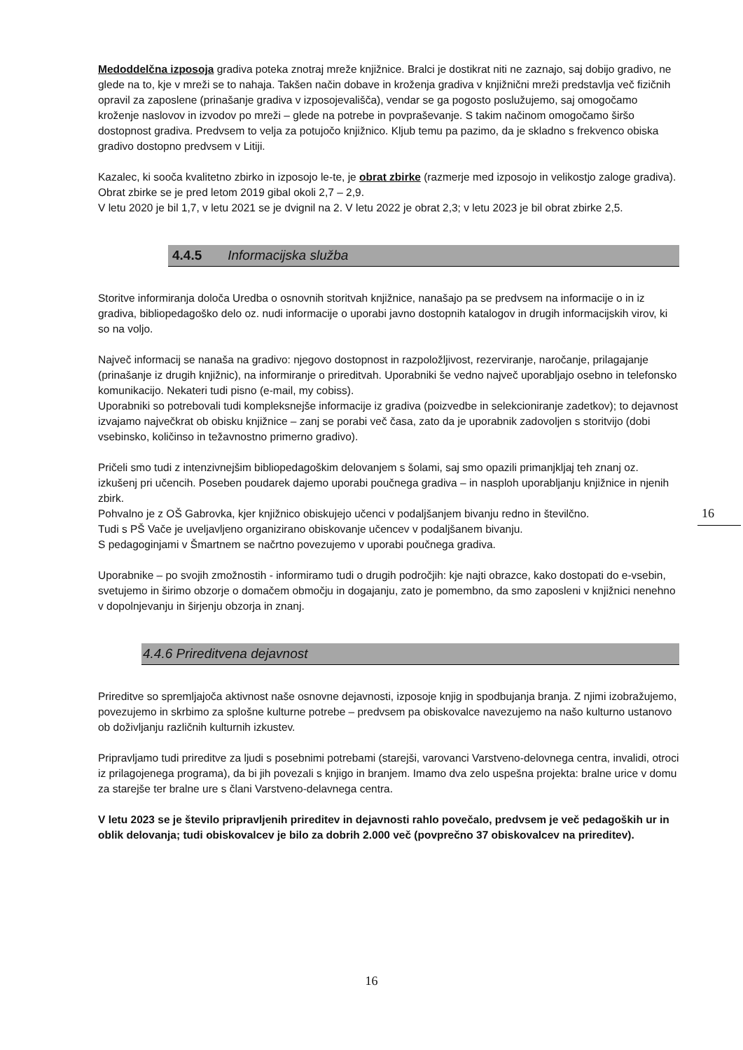Medoddelčna izposoja gradiva poteka znotraj mreže knjižnice. Bralci je dostikrat niti ne zaznajo, saj dobijo gradivo, ne glede na to, kje v mreži se to nahaja. Takšen način dobave in kroženja gradiva v knjižnični mreži predstavlja več fizičnih opravil za zaposlene (prinašanje gradiva v izposojevališča), vendar se ga pogosto poslužujemo, saj omogočamo kroženje naslovov in izvodov po mreži – glede na potrebe in povpraševanje. S takim načinom omogočamo širšo dostopnost gradiva. Predvsem to velja za potujočo knjižnico. Kljub temu pa pazimo, da je skladno s frekvenco obiska gradivo dostopno predvsem v Litiji.
Kazalec, ki sooča kvalitetno zbirko in izposojo le-te, je obrat zbirke (razmerje med izposojo in velikostjo zaloge gradiva). Obrat zbirke se je pred letom 2019 gibal okoli 2,7 – 2,9.
V letu 2020 je bil 1,7, v letu 2021 se je dvignil na 2. V letu 2022 je obrat 2,3; v letu 2023 je bil obrat zbirke 2,5.
4.4.5 Informacijska služba
Storitve informiranja določa Uredba o osnovnih storitvah knjižnice, nanašajo pa se predvsem na informacije o in iz gradiva, bibliopedagoško delo oz. nudi informacije o uporabi javno dostopnih katalogov in drugih informacijskih virov, ki so na voljo.
Največ informacij se nanaša na gradivo: njegovo dostopnost in razpoložljivost, rezerviranje, naročanje, prilagajanje (prinašanje iz drugih knjižnic), na informiranje o prireditvah. Uporabniki še vedno največ uporabljajo osebno in telefonsko komunikacijo. Nekateri tudi pisno (e-mail, my cobiss).
Uporabniki so potrebovali tudi kompleksnejše informacije iz gradiva (poizvedbe in selekcioniranje zadetkov); to dejavnost izvajamo največkrat ob obisku knjižnice – zanj se porabi več časa, zato da je uporabnik zadovoljen s storitvijo (dobi vsebinsko, količinso in težavnostno primerno gradivo).
Pričeli smo tudi z intenzivnejšim bibliopedagoškim delovanjem s šolami, saj smo opazili primanjkljaj teh znanj oz. izkušenj pri učencih. Poseben poudarek dajemo uporabi poučnega gradiva – in nasploh uporabljanju knjižnice in njenih zbirk.
Pohvalno je z OŠ Gabrovka, kjer knjižnico obiskujejo učenci v podaljšanjem bivanju redno in številčno.
Tudi s PŠ Vače je uveljavljeno organizirano obiskovanje učencev v podaljšanem bivanju.
S pedagoginjami v Šmartnem se načrtno povezujemo v uporabi poučnega gradiva.
Uporabnike – po svojih zmožnostih - informiramo tudi o drugih področjih: kje najti obrazce, kako dostopati do e-vsebin, svetujemo in širimo obzorje o domačem območju in dogajanju, zato je pomembno, da smo zaposleni v knjižnici nenehno v dopolnjevanju in širjenju obzorja in znanj.
4.4.6 Prireditvena dejavnost
Prireditve so spremljajoča aktivnost naše osnovne dejavnosti, izposoje knjig in spodbujanja branja. Z njimi izobražujemo, povezujemo in skrbimo za splošne kulturne potrebe – predvsem pa obiskovalce navezujemo na našo kulturno ustanovo ob doživljanju različnih kulturnih izkustev.
Pripravljamo tudi prireditve za ljudi s posebnimi potrebami (starejši, varovanci Varstveno-delovnega centra, invalidi, otroci iz prilagojenega programa), da bi jih povezali s knjigo in branjem. Imamo dva zelo uspešna projekta: bralne urice v domu za starejše ter bralne ure s člani Varstveno-delavnega centra.
V letu 2023 se je število pripravljenih prireditev in dejavnosti rahlo povečalo, predvsem je več pedagoških ur in oblik delovanja; tudi obiskovalcev je bilo za dobrih 2.000 več (povprečno 37 obiskovalcev na prireditev).
16
16